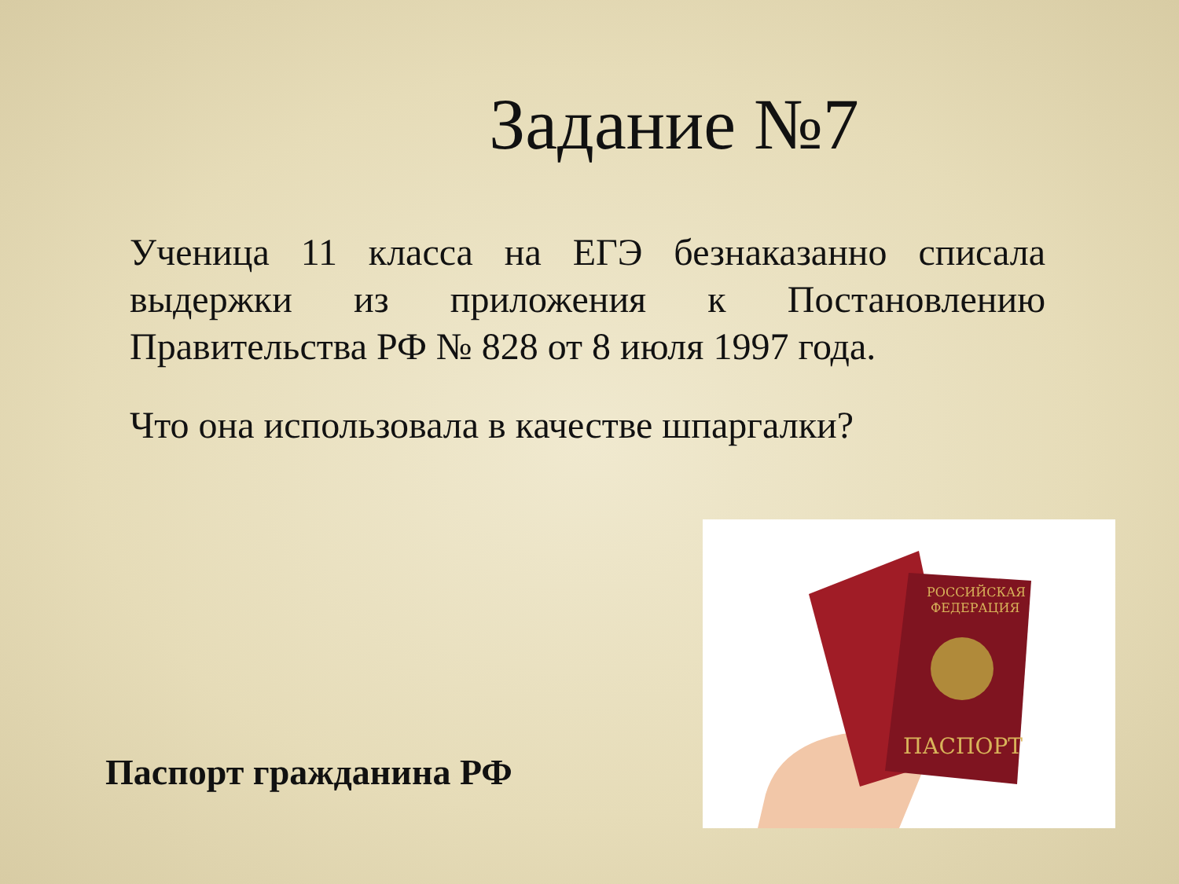Задание №7
Ученица 11 класса на ЕГЭ безнаказанно списала выдержки из приложения к Постановлению Правительства РФ № 828 от 8 июля 1997 года.
Что она использовала в качестве шпаргалки?
Паспорт гражданина РФ
РОССИЙСКАЯ
ФЕДЕРАЦИЯ
ПАСПОРТ